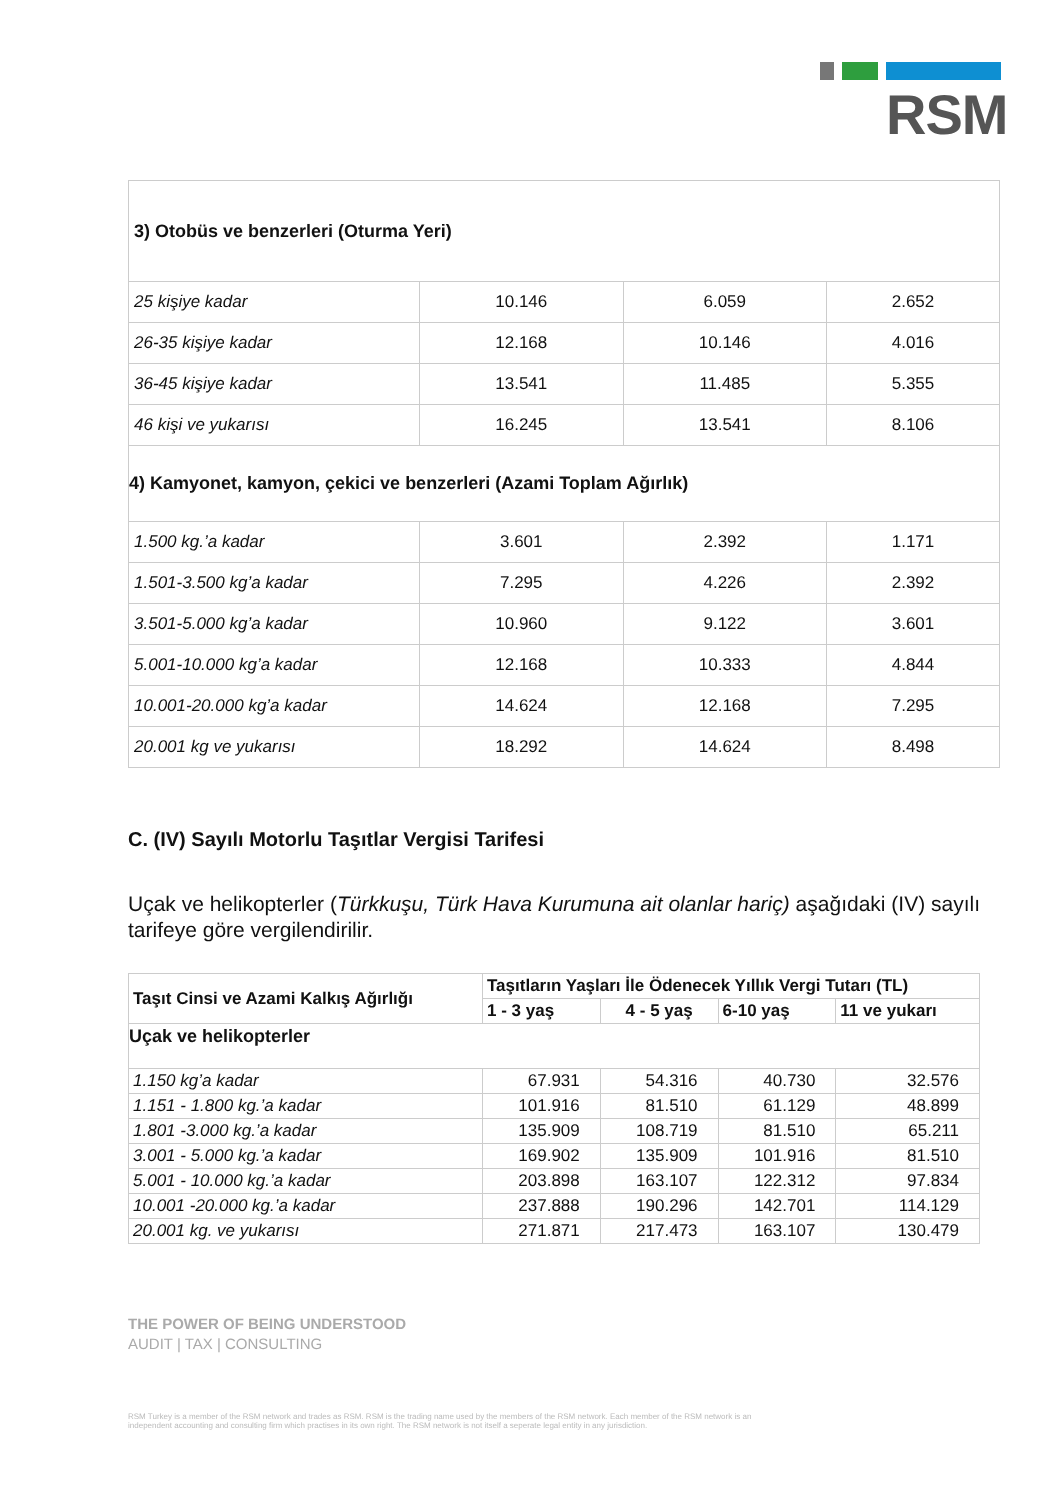RSM
| 3) Otobüs ve benzerleri (Oturma Yeri) | | | |
| 25 kişiye kadar | 10.146 | 6.059 | 2.652 |
| 26-35 kişiye kadar | 12.168 | 10.146 | 4.016 |
| 36-45 kişiye kadar | 13.541 | 11.485 | 5.355 |
| 46 kişi ve yukarısı | 16.245 | 13.541 | 8.106 |
| 4) Kamyonet, kamyon, çekici ve benzerleri (Azami Toplam Ağırlık) | | | |
| 1.500 kg.’a kadar | 3.601 | 2.392 | 1.171 |
| 1.501-3.500 kg’a kadar | 7.295 | 4.226 | 2.392 |
| 3.501-5.000 kg’a kadar | 10.960 | 9.122 | 3.601 |
| 5.001-10.000 kg’a kadar | 12.168 | 10.333 | 4.844 |
| 10.001-20.000 kg’a kadar | 14.624 | 12.168 | 7.295 |
| 20.001 kg ve yukarısı | 18.292 | 14.624 | 8.498 |
C. (IV) Sayılı Motorlu Taşıtlar Vergisi Tarifesi
Uçak ve helikopterler (Türkkuşu, Türk Hava Kurumuna ait olanlar hariç) aşağıdaki (IV) sayılı tarifeye göre vergilendirilir.
| Taşıt Cinsi ve Azami Kalkış Ağırlığı | Taşıtların Yaşları İle Ödenecek Yıllık Vergi Tutarı (TL) | | | |
| --- | --- | --- | --- | --- |
| | 1 - 3 yaş | 4 - 5 yaş | 6-10 yaş | 11 ve yukarı |
| Uçak ve helikopterler | | | | |
| 1.150 kg’a kadar | 67.931 | 54.316 | 40.730 | 32.576 |
| 1.151 - 1.800 kg.’a kadar | 101.916 | 81.510 | 61.129 | 48.899 |
| 1.801 -3.000 kg.’a kadar | 135.909 | 108.719 | 81.510 | 65.211 |
| 3.001 - 5.000 kg.’a kadar | 169.902 | 135.909 | 101.916 | 81.510 |
| 5.001 - 10.000 kg.’a kadar | 203.898 | 163.107 | 122.312 | 97.834 |
| 10.001 -20.000 kg.’a kadar | 237.888 | 190.296 | 142.701 | 114.129 |
| 20.001 kg. ve yukarısı | 271.871 | 217.473 | 163.107 | 130.479 |
THE POWER OF BEING UNDERSTOOD
AUDIT | TAX | CONSULTING
RSM Turkey is a member of the RSM network and trades as RSM. RSM is the trading name used by the members of the RSM network. Each member of the RSM network is an
independent accounting and consulting firm which practises in its own right. The RSM network is not itself a seperate legal entity in any jurisdiction.